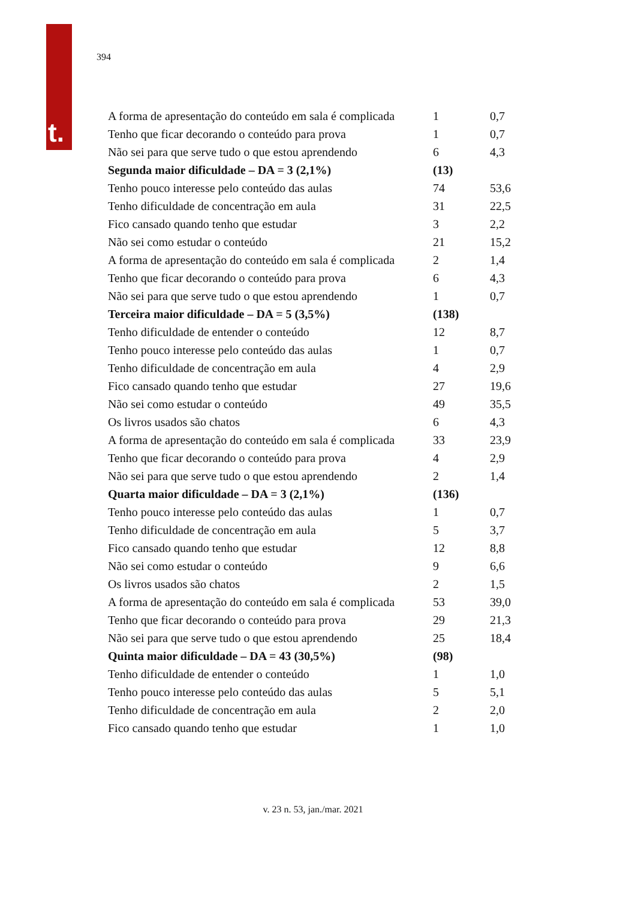t.
394
| A forma de apresentação do conteúdo em sala é complicada | 1 | 0,7 |
| Tenho que ficar decorando o conteúdo para prova | 1 | 0,7 |
| Não sei para que serve tudo o que estou aprendendo | 6 | 4,3 |
| Segunda maior dificuldade – DA = 3 (2,1%) | (13) | |
| Tenho pouco interesse pelo conteúdo das aulas | 74 | 53,6 |
| Tenho dificuldade de concentração em aula | 31 | 22,5 |
| Fico cansado quando tenho que estudar | 3 | 2,2 |
| Não sei como estudar o conteúdo | 21 | 15,2 |
| A forma de apresentação do conteúdo em sala é complicada | 2 | 1,4 |
| Tenho que ficar decorando o conteúdo para prova | 6 | 4,3 |
| Não sei para que serve tudo o que estou aprendendo | 1 | 0,7 |
| Terceira maior dificuldade – DA = 5 (3,5%) | (138) | |
| Tenho dificuldade de entender o conteúdo | 12 | 8,7 |
| Tenho pouco interesse pelo conteúdo das aulas | 1 | 0,7 |
| Tenho dificuldade de concentração em aula | 4 | 2,9 |
| Fico cansado quando tenho que estudar | 27 | 19,6 |
| Não sei como estudar o conteúdo | 49 | 35,5 |
| Os livros usados são chatos | 6 | 4,3 |
| A forma de apresentação do conteúdo em sala é complicada | 33 | 23,9 |
| Tenho que ficar decorando o conteúdo para prova | 4 | 2,9 |
| Não sei para que serve tudo o que estou aprendendo | 2 | 1,4 |
| Quarta maior dificuldade – DA = 3 (2,1%) | (136) | |
| Tenho pouco interesse pelo conteúdo das aulas | 1 | 0,7 |
| Tenho dificuldade de concentração em aula | 5 | 3,7 |
| Fico cansado quando tenho que estudar | 12 | 8,8 |
| Não sei como estudar o conteúdo | 9 | 6,6 |
| Os livros usados são chatos | 2 | 1,5 |
| A forma de apresentação do conteúdo em sala é complicada | 53 | 39,0 |
| Tenho que ficar decorando o conteúdo para prova | 29 | 21,3 |
| Não sei para que serve tudo o que estou aprendendo | 25 | 18,4 |
| Quinta maior dificuldade – DA = 43 (30,5%) | (98) | |
| Tenho dificuldade de entender o conteúdo | 1 | 1,0 |
| Tenho pouco interesse pelo conteúdo das aulas | 5 | 5,1 |
| Tenho dificuldade de concentração em aula | 2 | 2,0 |
| Fico cansado quando tenho que estudar | 1 | 1,0 |
v. 23 n. 53, jan./mar. 2021